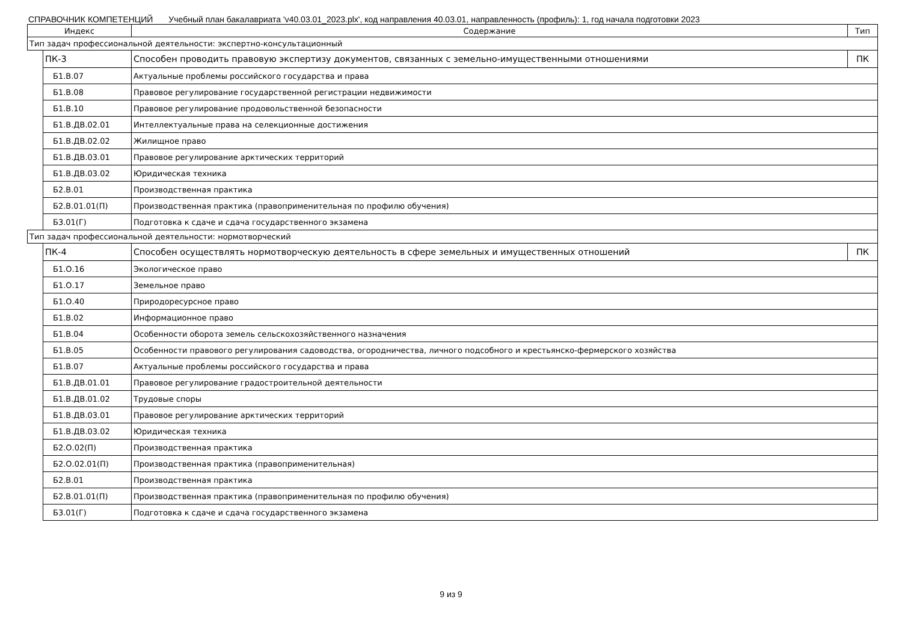СПРАВОЧНИК КОМПЕТЕНЦИЙ Учебный план бакалавриата 'v40.03.01_2023.plx', код направления 40.03.01, направленность (профиль): 1, год начала подготовки 2023
| Индекс | | Содержание | Тип |
| --- | --- | --- | --- |
| Тип задач профессиональной деятельности: экспертно-консультационный | | | |
| | ПК-3 | Способен проводить правовую экспертизу документов, связанных с земельно-имущественными отношениями | ПК |
| | Б1.В.07 | Актуальные проблемы российского государства и права | |
| | Б1.В.08 | Правовое регулирование государственной регистрации недвижимости | |
| | Б1.В.10 | Правовое регулирование продовольственной безопасности | |
| | Б1.В.ДВ.02.01 | Интеллектуальные права на селекционные достижения | |
| | Б1.В.ДВ.02.02 | Жилищное право | |
| | Б1.В.ДВ.03.01 | Правовое регулирование арктических территорий | |
| | Б1.В.ДВ.03.02 | Юридическая техника | |
| | Б2.В.01 | Производственная практика | |
| | Б2.В.01.01(П) | Производственная практика (правоприменительная по профилю обучения) | |
| | Б3.01(Г) | Подготовка к сдаче и сдача государственного экзамена | |
| Тип задач профессиональной деятельности: нормотворческий | | | |
| | ПК-4 | Способен осуществлять нормотворческую деятельность в сфере земельных и имущественных отношений | ПК |
| | Б1.О.16 | Экологическое право | |
| | Б1.О.17 | Земельное право | |
| | Б1.О.40 | Природоресурсное право | |
| | Б1.В.02 | Информационное право | |
| | Б1.В.04 | Особенности оборота земель сельскохозяйственного назначения | |
| | Б1.В.05 | Особенности правового регулирования садоводства, огородничества, личного подсобного и крестьянско-фермерского хозяйства | |
| | Б1.В.07 | Актуальные проблемы российского государства и права | |
| | Б1.В.ДВ.01.01 | Правовое регулирование градостроительной деятельности | |
| | Б1.В.ДВ.01.02 | Трудовые споры | |
| | Б1.В.ДВ.03.01 | Правовое регулирование арктических территорий | |
| | Б1.В.ДВ.03.02 | Юридическая техника | |
| | Б2.О.02(П) | Производственная практика | |
| | Б2.О.02.01(П) | Производственная практика (правоприменительная) | |
| | Б2.В.01 | Производственная практика | |
| | Б2.В.01.01(П) | Производственная практика (правоприменительная по профилю обучения) | |
| | Б3.01(Г) | Подготовка к сдаче и сдача государственного экзамена | |
9 из 9